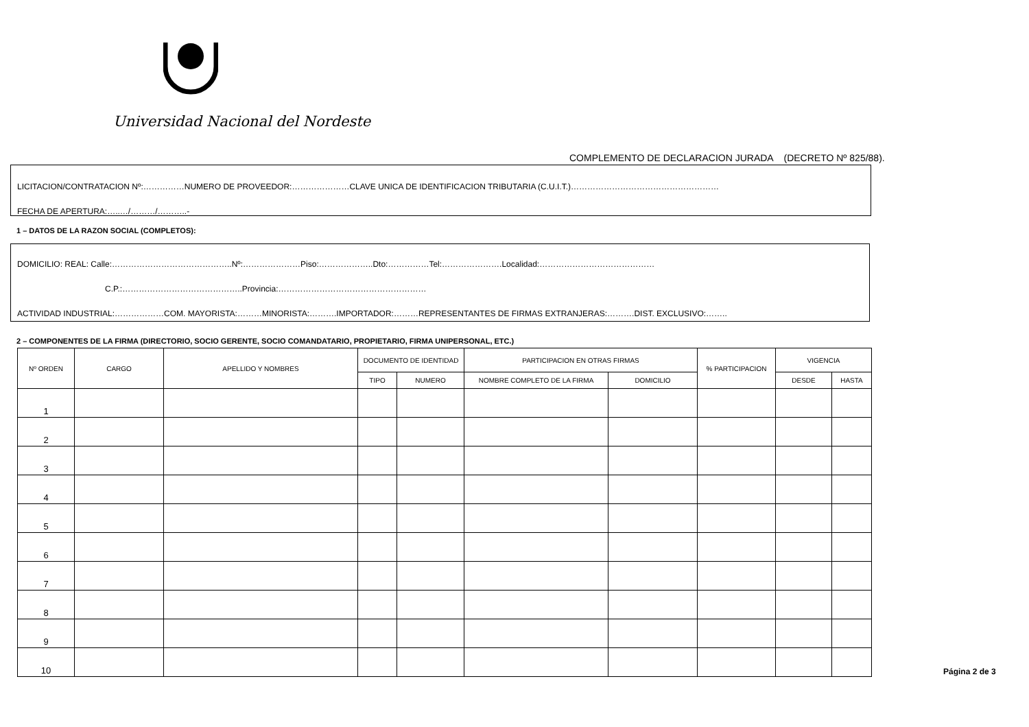Universidad Nacional del Nordeste
COMPLEMENTO DE DECLARACION JURADA (DECRETO Nº 825/88).
LICITACION/CONTRATACION Nº:……………NUMERO DE PROVEEDOR:…………………CLAVE UNICA DE IDENTIFICACION TRIBUTARIA (C.U.I.T.)………………………………………………
FECHA DE APERTURA:…..…/………/………..-
1 – DATOS DE LA RAZON SOCIAL (COMPLETOS):
DOMICILIO: REAL: Calle:……………………………………..Nº:…………………Piso:………………..Dto:……………Tel:………………….Localidad:……………………………………
C.P.:……………………………………..Provincia:………………………………………………
ACTIVIDAD INDUSTRIAL:………………COM. MAYORISTA:………MINORISTA:……….IMPORTADOR:………REPRESENTANTES DE FIRMAS EXTRANJERAS:……….DIST. EXCLUSIVO:……..
2 – COMPONENTES DE LA FIRMA (DIRECTORIO, SOCIO GERENTE, SOCIO COMANDATARIO, PROPIETARIO, FIRMA UNIPERSONAL, ETC.)
| Nº ORDEN | CARGO | APELLIDO Y NOMBRES | DOCUMENTO DE IDENTIDAD | | PARTICIPACION EN OTRAS FIRMAS | | % PARTICIPACION | VIGENCIA | |
| --- | --- | --- | --- | --- | --- | --- | --- | --- | --- |
| | | | TIPO | NUMERO | NOMBRE COMPLETO DE LA FIRMA | DOMICILIO | | DESDE | HASTA |
| 1 | | | | | | | | | |
| 2 | | | | | | | | | |
| 3 | | | | | | | | | |
| 4 | | | | | | | | | |
| 5 | | | | | | | | | |
| 6 | | | | | | | | | |
| 7 | | | | | | | | | |
| 8 | | | | | | | | | |
| 9 | | | | | | | | | |
| 10 | | | | | | | | | |
Página 2 de 3